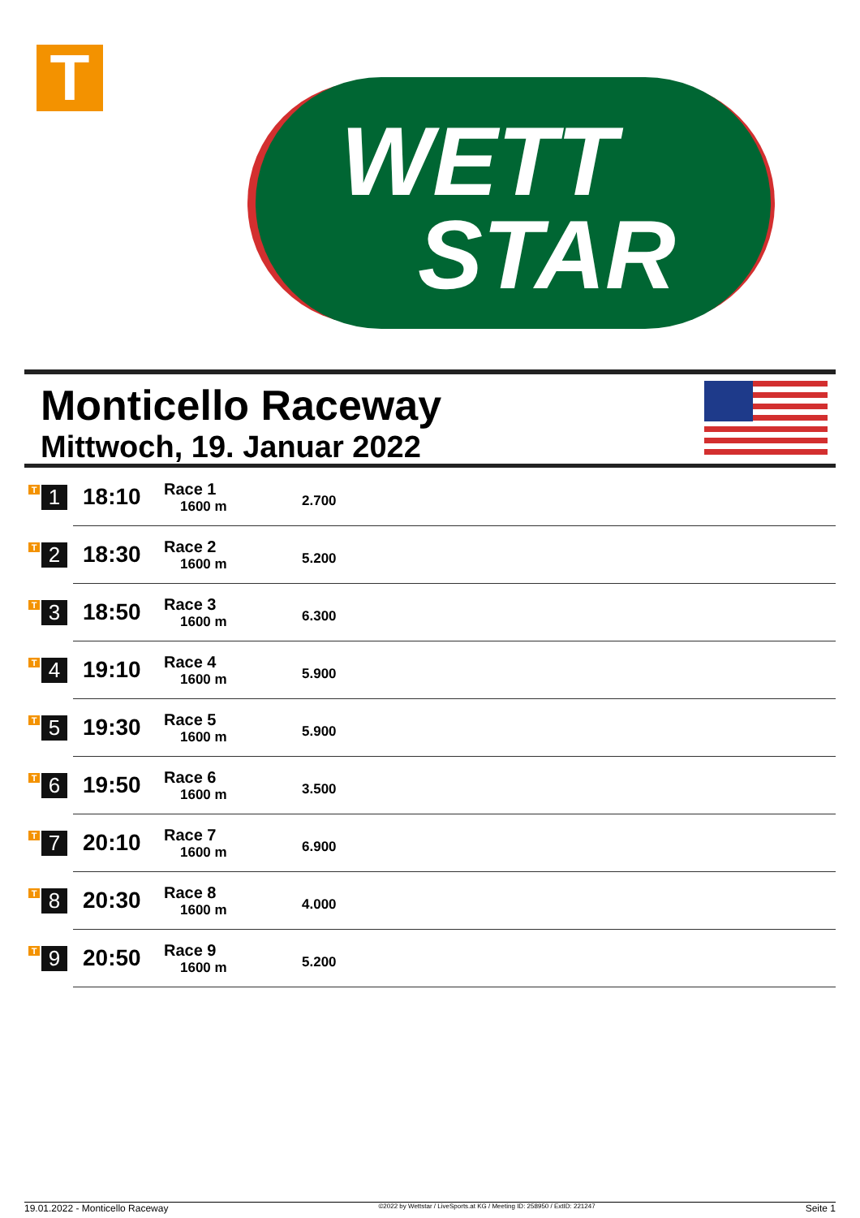T
WETT
STAR
Monticello Raceway
Mittwoch, 19. Januar 2022
| T 1 | 18:10 | Race 1 1600 m | 2.700 |
| T 2 | 18:30 | Race 2 1600 m | 5.200 |
| T 3 | 18:50 | Race 3 1600 m | 6.300 |
| T 4 | 19:10 | Race 4 1600 m | 5.900 |
| T 5 | 19:30 | Race 5 1600 m | 5.900 |
| T 6 | 19:50 | Race 6 1600 m | 3.500 |
| T 7 | 20:10 | Race 7 1600 m | 6.900 |
| T 8 | 20:30 | Race 8 1600 m | 4.000 |
| T 9 | 20:50 | Race 9 1600 m | 5.200 |
19.01.2022 - Monticello Raceway ©2022 by Wettstar / LiveSports.at KG / Meeting ID: 258950 / ExtID: 221247 Seite 1